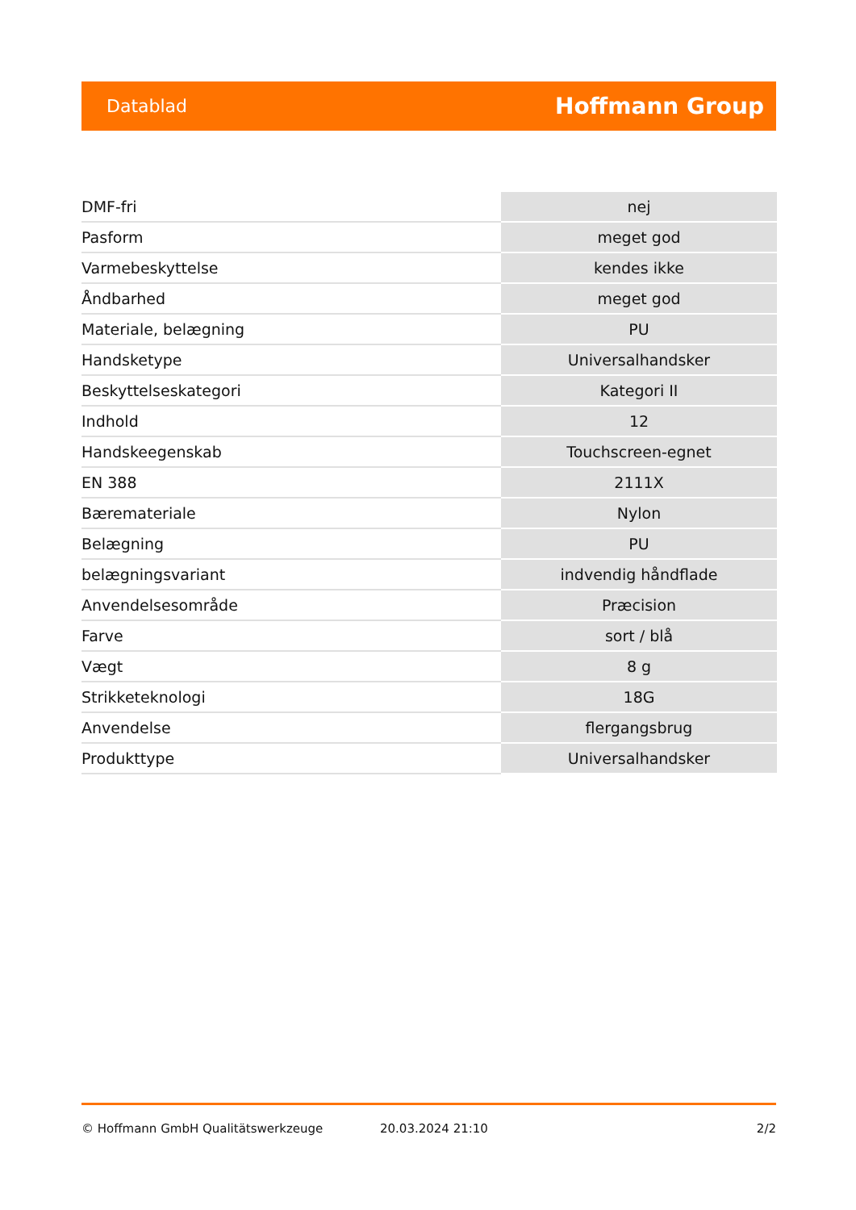Datablad Hoffmann Group
| DMF-fri | nej |
| Pasform | meget god |
| Varmebeskyttelse | kendes ikke |
| Åndbarhed | meget god |
| Materiale, belægning | PU |
| Handsketype | Universalhandsker |
| Beskyttelseskategori | Kategori II |
| Indhold | 12 |
| Handskeegenskab | Touchscreen-egnet |
| EN 388 | 2111X |
| Bæremateriale | Nylon |
| Belægning | PU |
| belægningsvariant | indvendig håndflade |
| Anvendelsesområde | Præcision |
| Farve | sort / blå |
| Vægt | 8 g |
| Strikketeknologi | 18G |
| Anvendelse | flergangsbrug |
| Produkttype | Universalhandsker |
© Hoffmann GmbH Qualitätswerkzeuge 20.03.2024 21:10 2/2